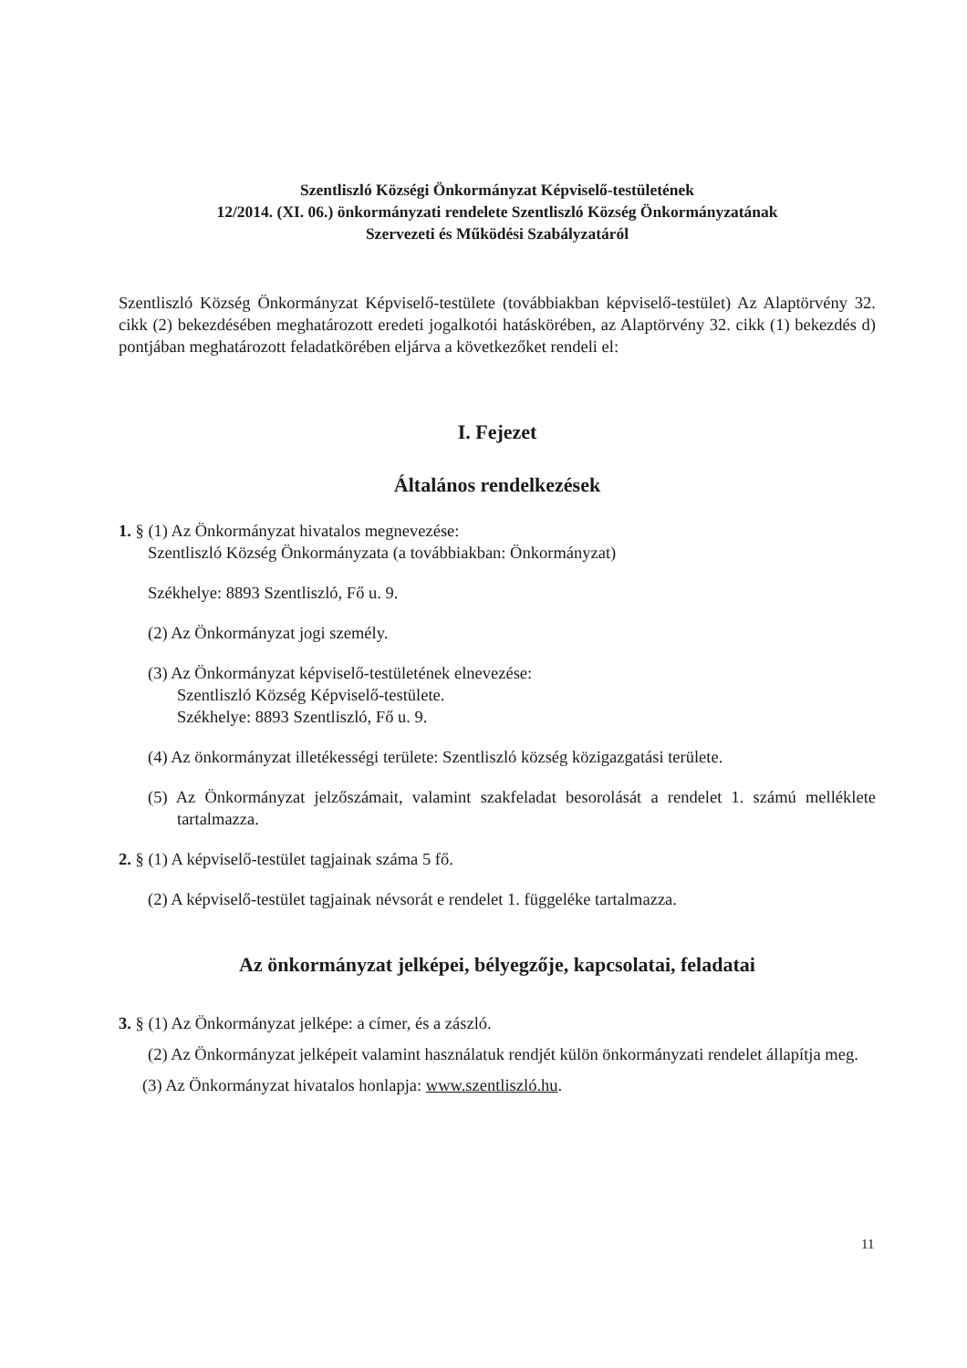Szentliszló Községi Önkormányzat Képviselő-testületének
12/2014. (XI. 06.) önkormányzati rendelete Szentliszló Község Önkormányzatának
Szervezeti és Működési Szabályzatáról
Szentliszló Község Önkormányzat Képviselő-testülete (továbbiakban képviselő-testület) Az Alaptörvény 32. cikk (2) bekezdésében meghatározott eredeti jogalkotói hatáskörében, az Alaptörvény 32. cikk (1) bekezdés d) pontjában meghatározott feladatkörében eljárva a következőket rendeli el:
I. Fejezet
Általános rendelkezések
1. § (1) Az Önkormányzat hivatalos megnevezése:
Szentliszló Község Önkormányzata (a továbbiakban: Önkormányzat)
Székhelye: 8893 Szentliszló, Fő u. 9.
(2) Az Önkormányzat jogi személy.
(3) Az Önkormányzat képviselő-testületének elnevezése:
Szentliszló Község Képviselő-testülete.
Székhelye: 8893 Szentliszló, Fő u. 9.
(4) Az önkormányzat illetékességi területe: Szentliszló község közigazgatási területe.
(5) Az Önkormányzat jelzőszámait, valamint szakfeladat besorolását a rendelet 1. számú melléklete tartalmazza.
2. § (1) A képviselő-testület tagjainak száma 5 fő.
(2) A képviselő-testület tagjainak névsorát e rendelet 1. függeléke tartalmazza.
Az önkormányzat jelképei, bélyegzője, kapcsolatai, feladatai
3. § (1) Az Önkormányzat jelképe: a címer, és a zászló.
(2) Az Önkormányzat jelképeit valamint használatuk rendjét külön önkormányzati rendelet állapítja meg.
(3) Az Önkormányzat hivatalos honlapja: www.szentliszló.hu.
11